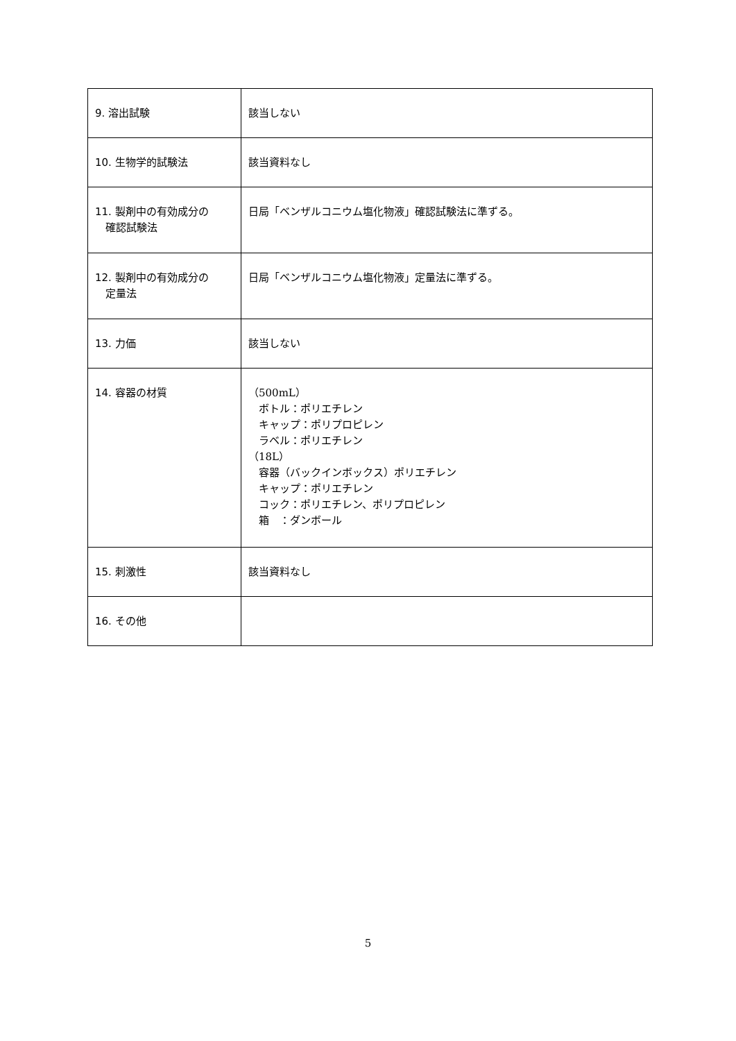| 9. 溶出試験 | 該当しない |
| 10. 生物学的試験法 | 該当資料なし |
| 11. 製剤中の有効成分の 確認試験法 | 日局「ベンザルコニウム塩化物液」確認試験法に準ずる。 |
| 12. 製剤中の有効成分の 定量法 | 日局「ベンザルコニウム塩化物液」定量法に準ずる。 |
| 13. 力価 | 該当しない |
| 14. 容器の材質 | （500mL） ボトル：ポリエチレン キャップ：ポリプロピレン ラベル：ポリエチレン （18L） 容器（バックインボックス）ポリエチレン キャップ：ポリエチレン コック：ポリエチレン、ポリプロピレン 箱 ：ダンボール |
| 15. 刺激性 | 該当資料なし |
| 16. その他 | |
5